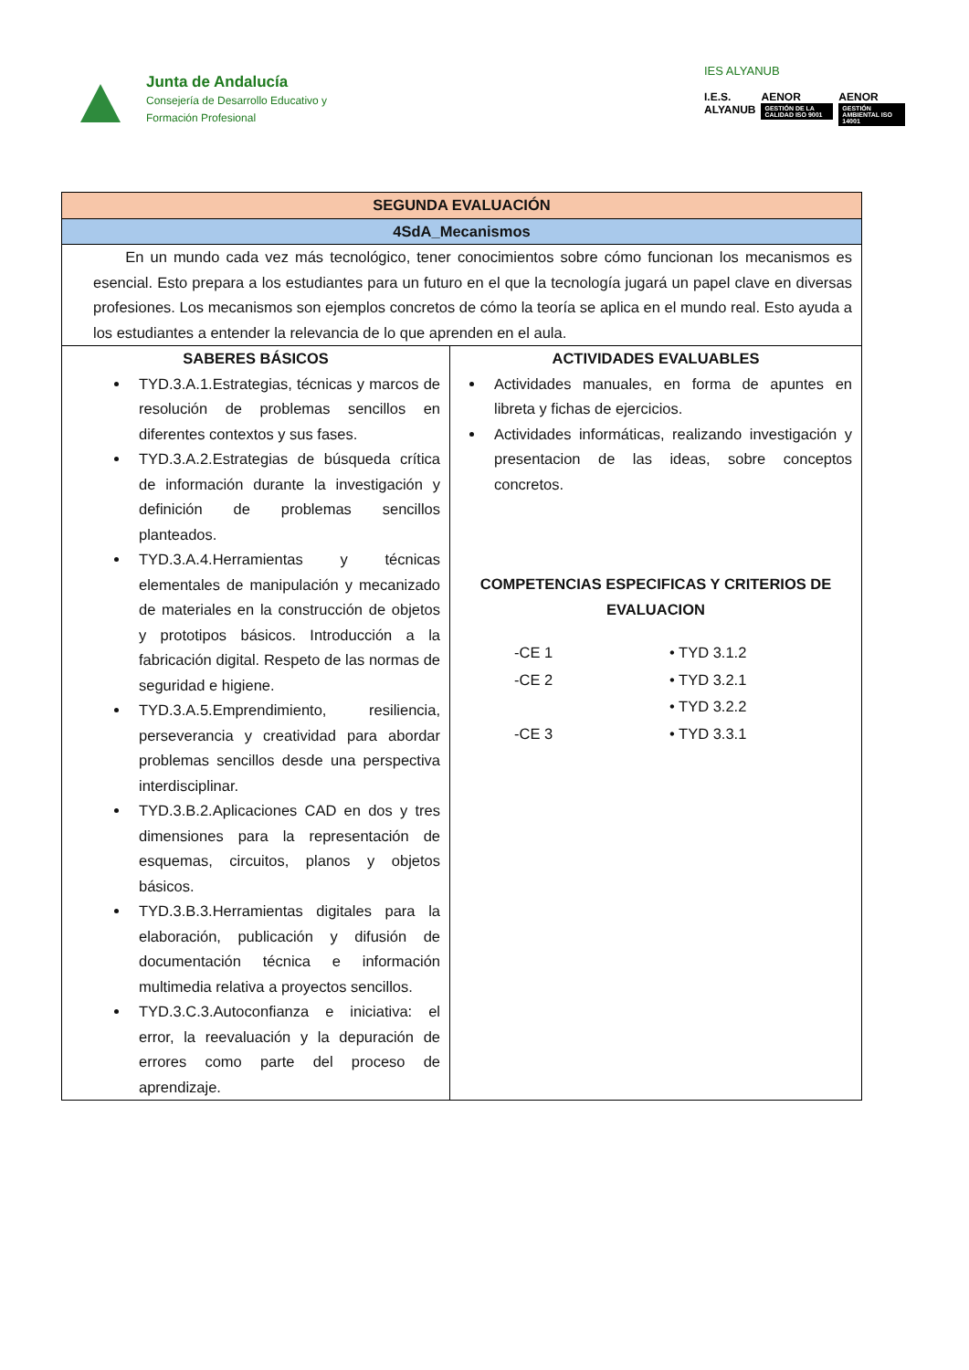Junta de Andalucía
Consejería de Desarrollo Educativo y
Formación Profesional
IES ALYANUB
I.E.S. ALYANUB AENOR
GESTIÓN DE LA CALIDAD ISO 9001
AENOR
GESTIÓN AMBIENTAL ISO 14001
| SEGUNDA EVALUACIÓN | |
| --- | --- |
| 4SdA_Mecanismos | |
| En un mundo cada vez más tecnológico, tener conocimientos sobre cómo funcionan los mecanismos es esencial. Esto prepara a los estudiantes para un futuro en el que la tecnología jugará un papel clave en diversas profesiones. Los mecanismos son ejemplos concretos de cómo la teoría se aplica en el mundo real. Esto ayuda a los estudiantes a entender la relevancia de lo que aprenden en el aula. | |
| SABERES BÁSICOS TYD.3.A.1.Estrategias, técnicas y marcos de resolución de problemas sencillos en diferentes contextos y sus fases. TYD.3.A.2.Estrategias de búsqueda crítica de información durante la investigación y definición de problemas sencillos planteados. TYD.3.A.4.Herramientas y técnicas elementales de manipulación y mecanizado de materiales en la construcción de objetos y prototipos básicos. Introducción a la fabricación digital. Respeto de las normas de seguridad e higiene. TYD.3.A.5.Emprendimiento, resiliencia, perseverancia y creatividad para abordar problemas sencillos desde una perspectiva interdisciplinar. TYD.3.B.2.Aplicaciones CAD en dos y tres dimensiones para la representación de esquemas, circuitos, planos y objetos básicos. TYD.3.B.3.Herramientas digitales para la elaboración, publicación y difusión de documentación técnica e información multimedia relativa a proyectos sencillos. TYD.3.C.3.Autoconfianza e iniciativa: el error, la reevaluación y la depuración de errores como parte del proceso de aprendizaje. | ACTIVIDADES EVALUABLES Actividades manuales, en forma de apuntes en libreta y fichas de ejercicios. Actividades informáticas, realizando investigación y presentacion de las ideas, sobre conceptos concretos. COMPETENCIAS ESPECIFICAS Y CRITERIOS DE EVALUACION -CE 1 • TYD 3.1.2 -CE 2 • TYD 3.2.1 • TYD 3.2.2 -CE 3 • TYD 3.3.1 |